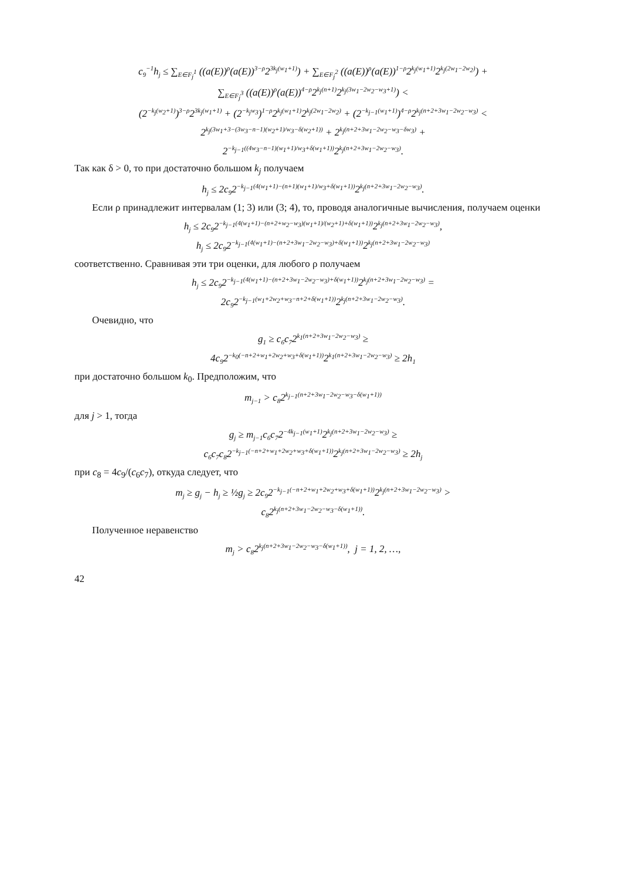c<sub>9</sub><sup>−1</sup>h<sub>j</sub> ≤ ∑<sub>E∈F<sub>j</sub><sup>1</sup></sub> ((a(E))<sup>ρ</sup>(a(E))<sup>3−ρ</sup>2<sup>3k<sub>j</sub>(w<sub>1</sub>+1)</sup>) + ∑<sub>E∈F<sub>j</sub><sup>2</sup></sub> ((a(E))<sup>ρ</sup>(a(E))<sup>1−ρ</sup>2<sup>k<sub>j</sub>(w<sub>1</sub>+1)</sup>2<sup>k<sub>j</sub>(2w<sub>1</sub>−2w<sub>2</sub>)</sup>) +
∑<sub>E∈F<sub>j</sub><sup>3</sup></sub> ((a(E))<sup>ρ</sup>(a(E))<sup>4−ρ</sup>2<sup>k<sub>j</sub>(n+1)</sup>2<sup>k<sub>j</sub>(3w<sub>1</sub>−2w<sub>2</sub>−w<sub>3</sub>+1)</sup>) <
(2<sup>−k<sub>j</sub>(w<sub>2</sub>+1)</sup>)<sup>3−ρ</sup>2<sup>3k<sub>j</sub>(w<sub>1</sub>+1)</sup> + (2<sup>−k<sub>j</sub>w<sub>3</sub></sup>)<sup>1−ρ</sup>2<sup>k<sub>j</sub>(w<sub>1</sub>+1)</sup>2<sup>k<sub>j</sub>(2w<sub>1</sub>−2w<sub>2</sub>)</sup> + (2<sup>−k<sub>j−1</sub>(w<sub>1</sub>+1)</sup>)<sup>4−ρ</sup>2<sup>k<sub>j</sub>(n+2+3w<sub>1</sub>−2w<sub>2</sub>−w<sub>3</sub>)</sup> <
2<sup>k<sub>j</sub>(3w<sub>1</sub>+3−(3w<sub>3</sub>−n−1)(w<sub>2</sub>+1)/w<sub>3</sub>−δ(w<sub>2</sub>+1))</sup> + 2<sup>k<sub>j</sub>(n+2+3w<sub>1</sub>−2w<sub>2</sub>−w<sub>3</sub>−δw<sub>3</sub>)</sup> +
2<sup>−k<sub>j−1</sub>((4w<sub>3</sub>−n−1)(w<sub>1</sub>+1)/w<sub>3</sub>+δ(w<sub>1</sub>+1))</sup>2<sup>k<sub>j</sub>(n+2+3w<sub>1</sub>−2w<sub>2</sub>−w<sub>3</sub>)</sup>.
Так как δ > 0, то при достаточно большом k<sub>j</sub> получаем
h<sub>j</sub> ≤ 2c<sub>9</sub>2<sup>−k<sub>j−1</sub>(4(w<sub>1</sub>+1)−(n+1)(w<sub>1</sub>+1)/w<sub>3</sub>+δ(w<sub>1</sub>+1))</sup>2<sup>k<sub>j</sub>(n+2+3w<sub>1</sub>−2w<sub>2</sub>−w<sub>3</sub>)</sup>.
Если ρ принадлежит интервалам (1; 3) или (3; 4), то, проводя аналогичные вычисления, получаем оценки
h<sub>j</sub> ≤ 2c<sub>9</sub>2<sup>−k<sub>j−1</sub>(4(w<sub>1</sub>+1)−(n+2+w<sub>2</sub>−w<sub>3</sub>)(w<sub>1</sub>+1)/(w<sub>2</sub>+1)+δ(w<sub>1</sub>+1))</sup>2<sup>k<sub>j</sub>(n+2+3w<sub>1</sub>−2w<sub>2</sub>−w<sub>3</sub>)</sup>,
h<sub>j</sub> ≤ 2c<sub>9</sub>2<sup>−k<sub>j−1</sub>(4(w<sub>1</sub>+1)−(n+2+3w<sub>1</sub>−2w<sub>2</sub>−w<sub>3</sub>)+δ(w<sub>1</sub>+1))</sup>2<sup>k<sub>j</sub>(n+2+3w<sub>1</sub>−2w<sub>2</sub>−w<sub>3</sub>)</sup>
соответственно. Сравнивая эти три оценки, для любого ρ получаем
h<sub>j</sub> ≤ 2c<sub>9</sub>2<sup>−k<sub>j−1</sub>(4(w<sub>1</sub>+1)−(n+2+3w<sub>1</sub>−2w<sub>2</sub>−w<sub>3</sub>)+δ(w<sub>1</sub>+1))</sup>2<sup>k<sub>j</sub>(n+2+3w<sub>1</sub>−2w<sub>2</sub>−w<sub>3</sub>)</sup> =
2c<sub>9</sub>2<sup>−k<sub>j−1</sub>(w<sub>1</sub>+2w<sub>2</sub>+w<sub>3</sub>−n+2+δ(w<sub>1</sub>+1))</sup>2<sup>k<sub>j</sub>(n+2+3w<sub>1</sub>−2w<sub>2</sub>−w<sub>3</sub>)</sup>.
Очевидно, что
g<sub>1</sub> ≥ c<sub>6</sub>c<sub>7</sub>2<sup>k<sub>1</sub>(n+2+3w<sub>1</sub>−2w<sub>2</sub>−w<sub>3</sub>)</sup> ≥
4c<sub>9</sub>2<sup>−k<sub>0</sub>(−n+2+w<sub>1</sub>+2w<sub>2</sub>+w<sub>3</sub>+δ(w<sub>1</sub>+1))</sup>2<sup>k<sub>1</sub>(n+2+3w<sub>1</sub>−2w<sub>2</sub>−w<sub>3</sub>)</sup> ≥ 2h<sub>1</sub>
при достаточно большом k<sub>0</sub>. Предположим, что
m<sub>j−1</sub> > c<sub>8</sub>2<sup>k<sub>j−1</sub>(n+2+3w<sub>1</sub>−2w<sub>2</sub>−w<sub>3</sub>−δ(w<sub>1</sub>+1))</sup>
для j > 1, тогда
g<sub>j</sub> ≥ m<sub>j−1</sub>c<sub>6</sub>c<sub>7</sub>2<sup>−4k<sub>j−1</sub>(w<sub>1</sub>+1)</sup>2<sup>k<sub>j</sub>(n+2+3w<sub>1</sub>−2w<sub>2</sub>−w<sub>3</sub>)</sup> ≥
c<sub>6</sub>c<sub>7</sub>c<sub>8</sub>2<sup>−k<sub>j−1</sub>(−n+2+w<sub>1</sub>+2w<sub>2</sub>+w<sub>3</sub>+δ(w<sub>1</sub>+1))</sup>2<sup>k<sub>j</sub>(n+2+3w<sub>1</sub>−2w<sub>2</sub>−w<sub>3</sub>)</sup> ≥ 2h<sub>j</sub>
при c<sub>8</sub> = 4c<sub>9</sub>/(c<sub>6</sub>c<sub>7</sub>), откуда следует, что
m<sub>j</sub> ≥ g<sub>j</sub> − h<sub>j</sub> ≥ ½g<sub>j</sub> ≥ 2c<sub>9</sub>2<sup>−k<sub>j−1</sub>(−n+2+w<sub>1</sub>+2w<sub>2</sub>+w<sub>3</sub>+δ(w<sub>1</sub>+1))</sup>2<sup>k<sub>j</sub>(n+2+3w<sub>1</sub>−2w<sub>2</sub>−w<sub>3</sub>)</sup> >
c<sub>8</sub>2<sup>k<sub>j</sub>(n+2+3w<sub>1</sub>−2w<sub>2</sub>−w<sub>3</sub>−δ(w<sub>1</sub>+1))</sup>.
Полученное неравенство
m<sub>j</sub> > c<sub>8</sub>2<sup>k<sub>j</sub>(n+2+3w<sub>1</sub>−2w<sub>2</sub>−w<sub>3</sub>−δ(w<sub>1</sub>+1))</sup>, j = 1, 2, …,
42